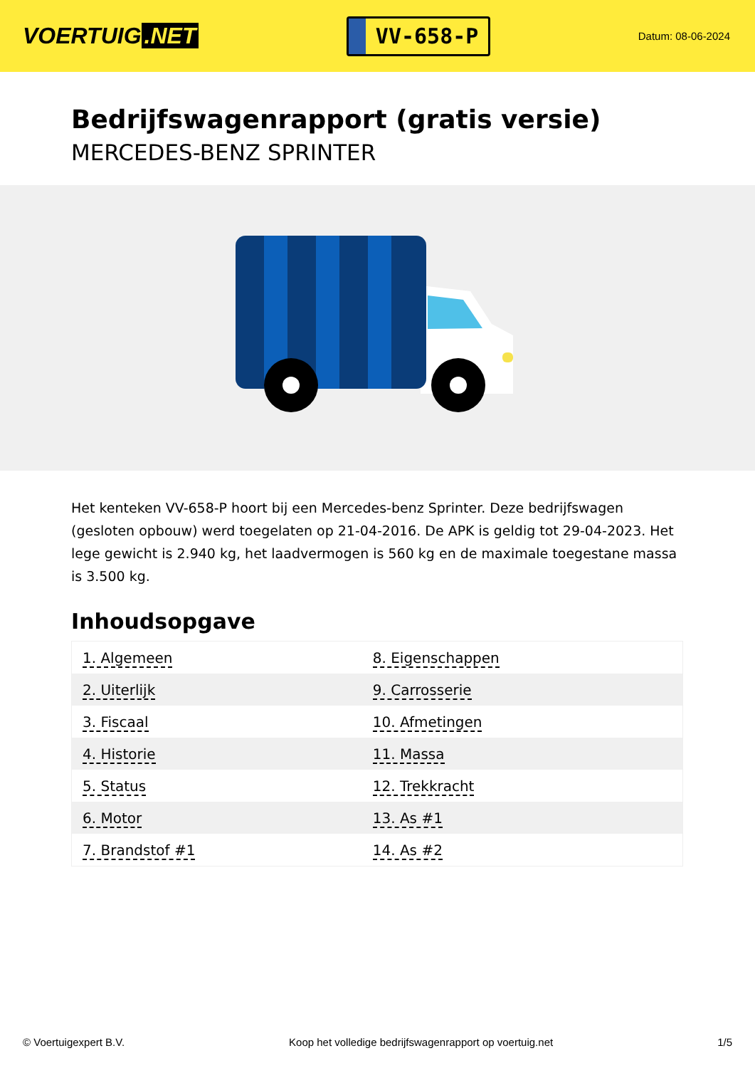VOERTUIG.NET
VV-658-P
Datum: 08-06-2024
Bedrijfswagenrapport (gratis versie)
MERCEDES-BENZ SPRINTER
Het kenteken VV-658-P hoort bij een Mercedes-benz Sprinter. Deze bedrijfswagen (gesloten opbouw) werd toegelaten op 21-04-2016. De APK is geldig tot 29-04-2023. Het lege gewicht is 2.940 kg, het laadvermogen is 560 kg en de maximale toegestane massa is 3.500 kg.
Inhoudsopgave
| 1. Algemeen | 8. Eigenschappen |
| 2. Uiterlijk | 9. Carrosserie |
| 3. Fiscaal | 10. Afmetingen |
| 4. Historie | 11. Massa |
| 5. Status | 12. Trekkracht |
| 6. Motor | 13. As #1 |
| 7. Brandstof #1 | 14. As #2 |
© Voertuigexpert B.V. Koop het volledige bedrijfswagenrapport op voertuig.net 1/5